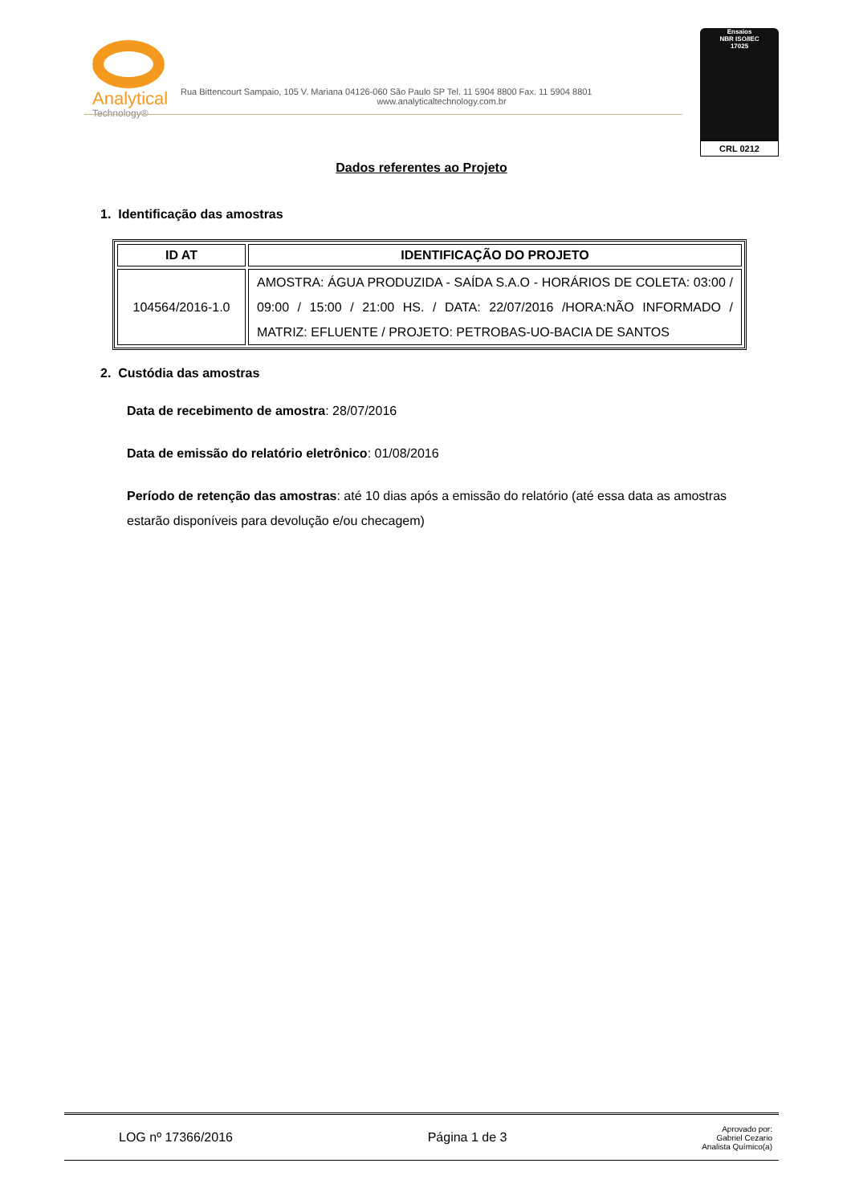Analytical
Technology®
Rua Bittencourt Sampaio, 105 V. Mariana 04126-060 São Paulo SP Tel. 11 5904 8800 Fax. 11 5904 8801
www.analyticaltechnology.com.br
Ensaios
NBR ISO/IEC
17025
CRL 0212
Dados referentes ao Projeto
1. Identificação das amostras
| ID AT | IDENTIFICAÇÃO DO PROJETO |
| --- | --- |
| 104564/2016-1.0 | AMOSTRA: ÁGUA PRODUZIDA - SAÍDA S.A.O - HORÁRIOS DE COLETA: 03:00 / 09:00 / 15:00 / 21:00 HS. / DATA: 22/07/2016 /HORA:NÃO INFORMADO / MATRIZ: EFLUENTE / PROJETO: PETROBAS-UO-BACIA DE SANTOS |
2. Custódia das amostras
Data de recebimento de amostra: 28/07/2016
Data de emissão do relatório eletrônico: 01/08/2016
Período de retenção das amostras: até 10 dias após a emissão do relatório (até essa data as amostras estarão disponíveis para devolução e/ou checagem)
LOG nº 17366/2016 Página 1 de 3 Aprovado por:
Gabriel Cezario
Analista Químico(a)